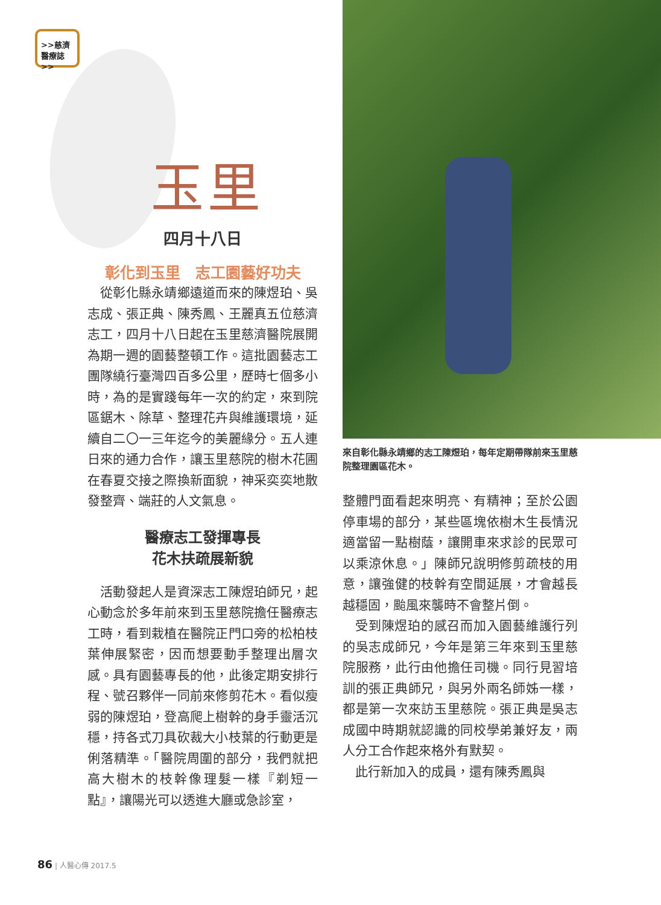>>慈濟
醫療誌>>
玉里
四月十八日
彰化到玉里　志工園藝好功夫
從彰化縣永靖鄉遠道而來的陳煜珀、吳志成、張正典、陳秀鳳、王麗真五位慈濟志工，四月十八日起在玉里慈濟醫院展開為期一週的園藝整頓工作。這批園藝志工團隊繞行臺灣四百多公里，歷時七個多小時，為的是實踐每年一次的約定，來到院區鋸木、除草、整理花卉與維護環境，延續自二〇一三年迄今的美麗緣分。五人連日來的通力合作，讓玉里慈院的樹木花圃在春夏交接之際換新面貌，神采奕奕地散發整齊、端莊的人文氣息。
醫療志工發揮專長
花木扶疏展新貌
活動發起人是資深志工陳煜珀師兄，起心動念於多年前來到玉里慈院擔任醫療志工時，看到栽植在醫院正門口旁的松柏枝葉伸展緊密，因而想要動手整理出層次感。具有園藝專長的他，此後定期安排行程、號召夥伴一同前來修剪花木。看似瘦弱的陳煜珀，登高爬上樹幹的身手靈活沉穩，持各式刀具砍裁大小枝葉的行動更是俐落精準。「醫院周圍的部分，我們就把高大樹木的枝幹像理髮一樣『剃短一點』，讓陽光可以透進大廳或急診室，
來自彰化縣永靖鄉的志工陳煜珀，每年定期帶隊前來玉里慈院整理園區花木。
整體門面看起來明亮、有精神；至於公園停車場的部分，某些區塊依樹木生長情況適當留一點樹蔭，讓開車來求診的民眾可以乘涼休息。」陳師兄說明修剪疏枝的用意，讓強健的枝幹有空間延展，才會越長越穩固，颱風來襲時不會整片倒。
受到陳煜珀的感召而加入園藝維護行列的吳志成師兄，今年是第三年來到玉里慈院服務，此行由他擔任司機。同行見習培訓的張正典師兄，與另外兩名師姊一樣，都是第一次來訪玉里慈院。張正典是吳志成國中時期就認識的同校學弟兼好友，兩人分工合作起來格外有默契。
此行新加入的成員，還有陳秀鳳與
86 | 人醫心傳 2017.5